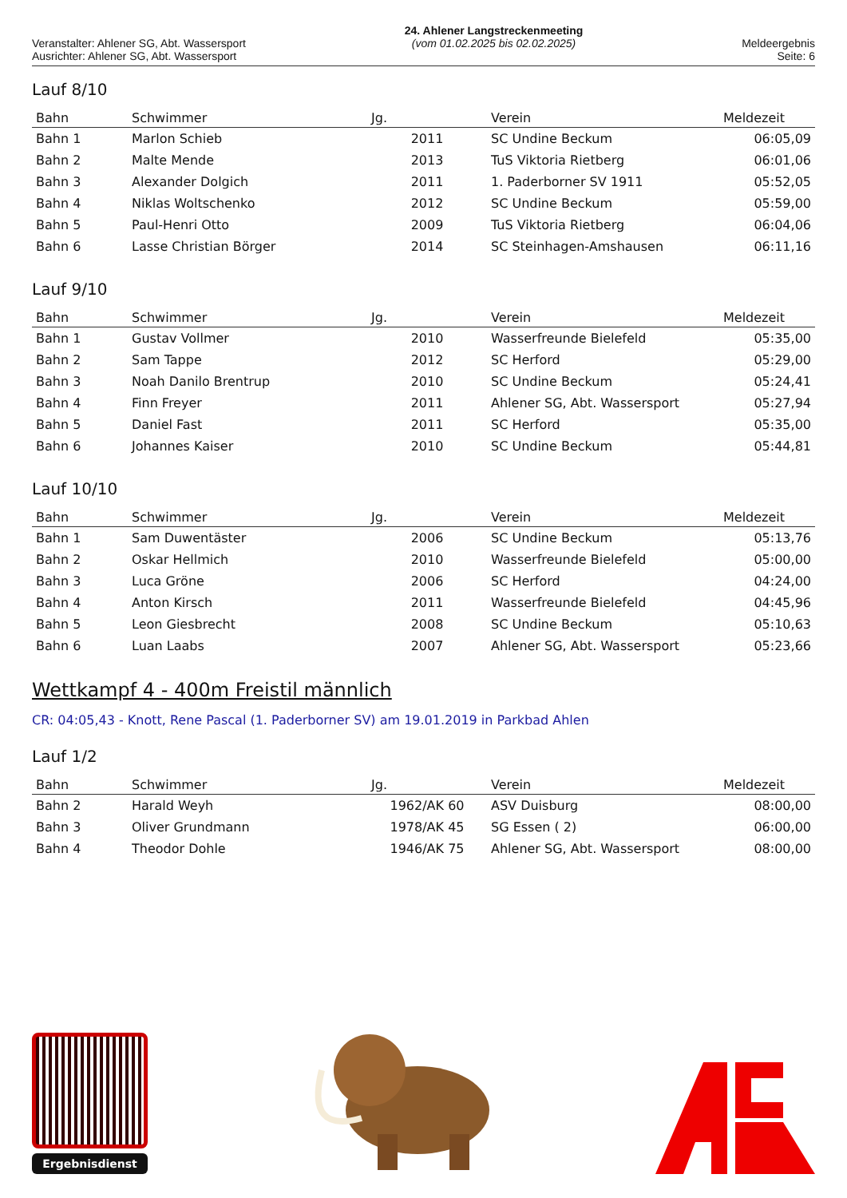Veranstalter: Ahlener SG, Abt. Wassersport
Ausrichter: Ahlener SG, Abt. Wassersport
24. Ahlener Langstreckenmeeting
(vom 01.02.2025 bis 02.02.2025)
Meldeergebnis
Seite: 6
Lauf 8/10
| Bahn | Schwimmer | Jg. | Verein | Meldezeit |
| --- | --- | --- | --- | --- |
| Bahn 1 | Marlon Schieb | 2011 | SC Undine Beckum | 06:05,09 |
| Bahn 2 | Malte Mende | 2013 | TuS Viktoria Rietberg | 06:01,06 |
| Bahn 3 | Alexander Dolgich | 2011 | 1. Paderborner SV 1911 | 05:52,05 |
| Bahn 4 | Niklas Woltschenko | 2012 | SC Undine Beckum | 05:59,00 |
| Bahn 5 | Paul-Henri Otto | 2009 | TuS Viktoria Rietberg | 06:04,06 |
| Bahn 6 | Lasse Christian Börger | 2014 | SC Steinhagen-Amshausen | 06:11,16 |
Lauf 9/10
| Bahn | Schwimmer | Jg. | Verein | Meldezeit |
| --- | --- | --- | --- | --- |
| Bahn 1 | Gustav Vollmer | 2010 | Wasserfreunde Bielefeld | 05:35,00 |
| Bahn 2 | Sam Tappe | 2012 | SC Herford | 05:29,00 |
| Bahn 3 | Noah Danilo Brentrup | 2010 | SC Undine Beckum | 05:24,41 |
| Bahn 4 | Finn Freyer | 2011 | Ahlener SG, Abt. Wassersport | 05:27,94 |
| Bahn 5 | Daniel Fast | 2011 | SC Herford | 05:35,00 |
| Bahn 6 | Johannes Kaiser | 2010 | SC Undine Beckum | 05:44,81 |
Lauf 10/10
| Bahn | Schwimmer | Jg. | Verein | Meldezeit |
| --- | --- | --- | --- | --- |
| Bahn 1 | Sam Duwentäster | 2006 | SC Undine Beckum | 05:13,76 |
| Bahn 2 | Oskar Hellmich | 2010 | Wasserfreunde Bielefeld | 05:00,00 |
| Bahn 3 | Luca Gröne | 2006 | SC Herford | 04:24,00 |
| Bahn 4 | Anton Kirsch | 2011 | Wasserfreunde Bielefeld | 04:45,96 |
| Bahn 5 | Leon Giesbrecht | 2008 | SC Undine Beckum | 05:10,63 |
| Bahn 6 | Luan Laabs | 2007 | Ahlener SG, Abt. Wassersport | 05:23,66 |
Wettkampf 4 - 400m Freistil männlich
CR: 04:05,43 - Knott, Rene Pascal (1. Paderborner SV) am 19.01.2019 in Parkbad Ahlen
Lauf 1/2
| Bahn | Schwimmer | Jg. | Verein | Meldezeit |
| --- | --- | --- | --- | --- |
| Bahn 2 | Harald Weyh | 1962/AK 60 | ASV Duisburg | 08:00,00 |
| Bahn 3 | Oliver Grundmann | 1978/AK 45 | SG Essen ( 2) | 06:00,00 |
| Bahn 4 | Theodor Dohle | 1946/AK 75 | Ahlener SG, Abt. Wassersport | 08:00,00 |
Ergebnisdienst